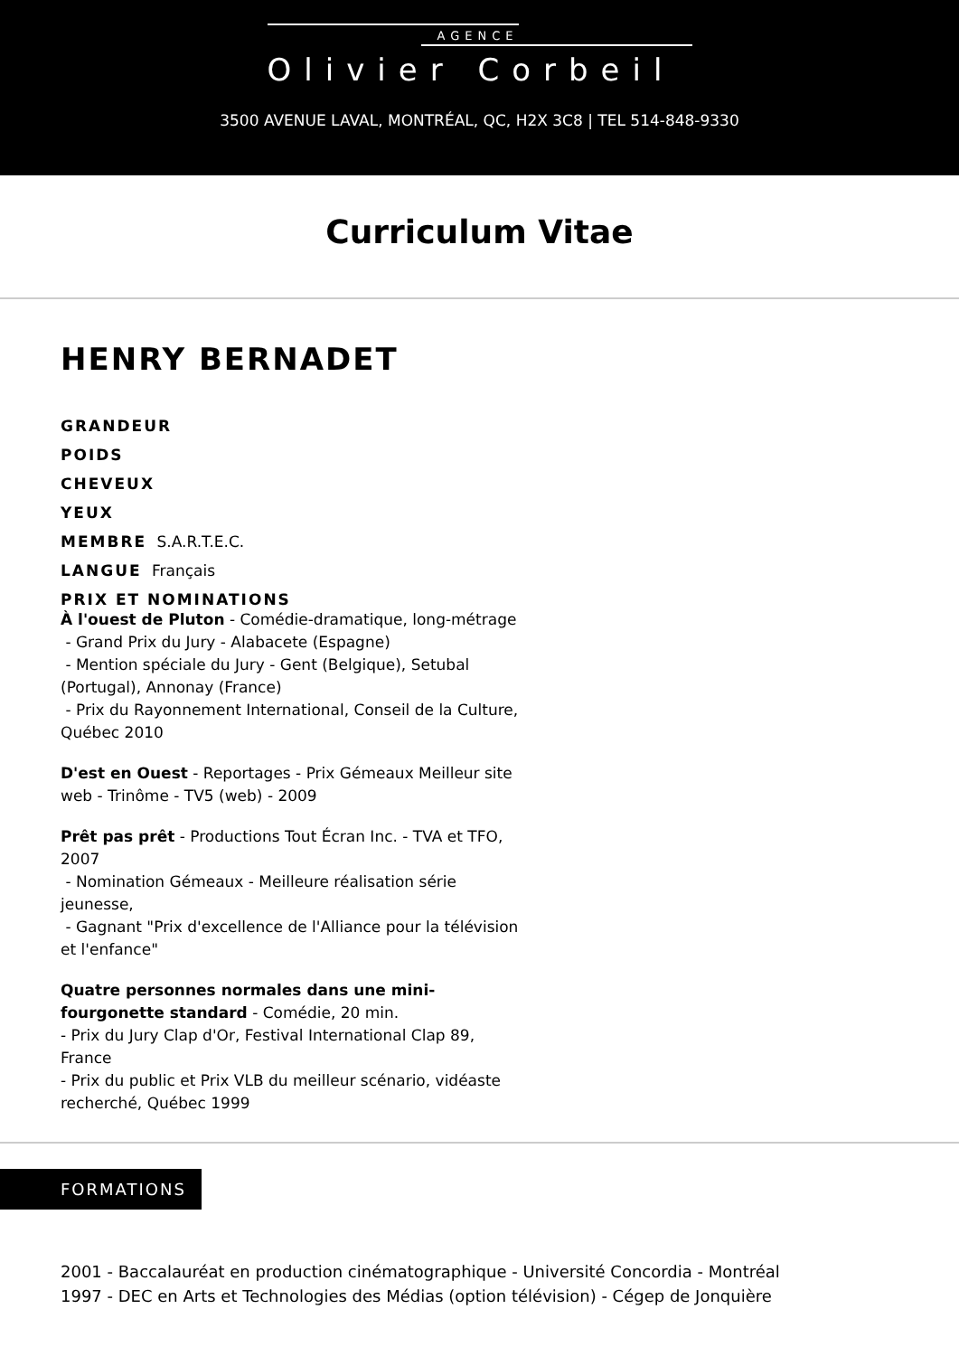AGENCE
Olivier Corbeil
3500 AVENUE LAVAL, MONTRÉAL, QC, H2X 3C8 | TEL 514-848-9330
Curriculum Vitae
HENRY BERNADET
GRANDEUR
POIDS
CHEVEUX
YEUX
MEMBRE S.A.R.T.E.C.
LANGUE Français
PRIX ET NOMINATIONS
À l'ouest de Pluton - Comédie-dramatique, long-métrage
- Grand Prix du Jury - Alabacete (Espagne)
- Mention spéciale du Jury - Gent (Belgique), Setubal (Portugal), Annonay (France)
- Prix du Rayonnement International, Conseil de la Culture, Québec 2010
D'est en Ouest - Reportages - Prix Gémeaux Meilleur site web - Trinôme - TV5 (web) - 2009
Prêt pas prêt - Productions Tout Écran Inc. - TVA et TFO, 2007
- Nomination Gémeaux - Meilleure réalisation série jeunesse,
- Gagnant "Prix d'excellence de l'Alliance pour la télévision et l'enfance"
Quatre personnes normales dans une mini-fourgonette standard - Comédie, 20 min.
- Prix du Jury Clap d'Or, Festival International Clap 89, France
- Prix du public et Prix VLB du meilleur scénario, vidéaste recherché, Québec 1999
FORMATIONS
2001 - Baccalauréat en production cinématographique - Université Concordia - Montréal
1997 - DEC en Arts et Technologies des Médias (option télévision) - Cégep de Jonquière